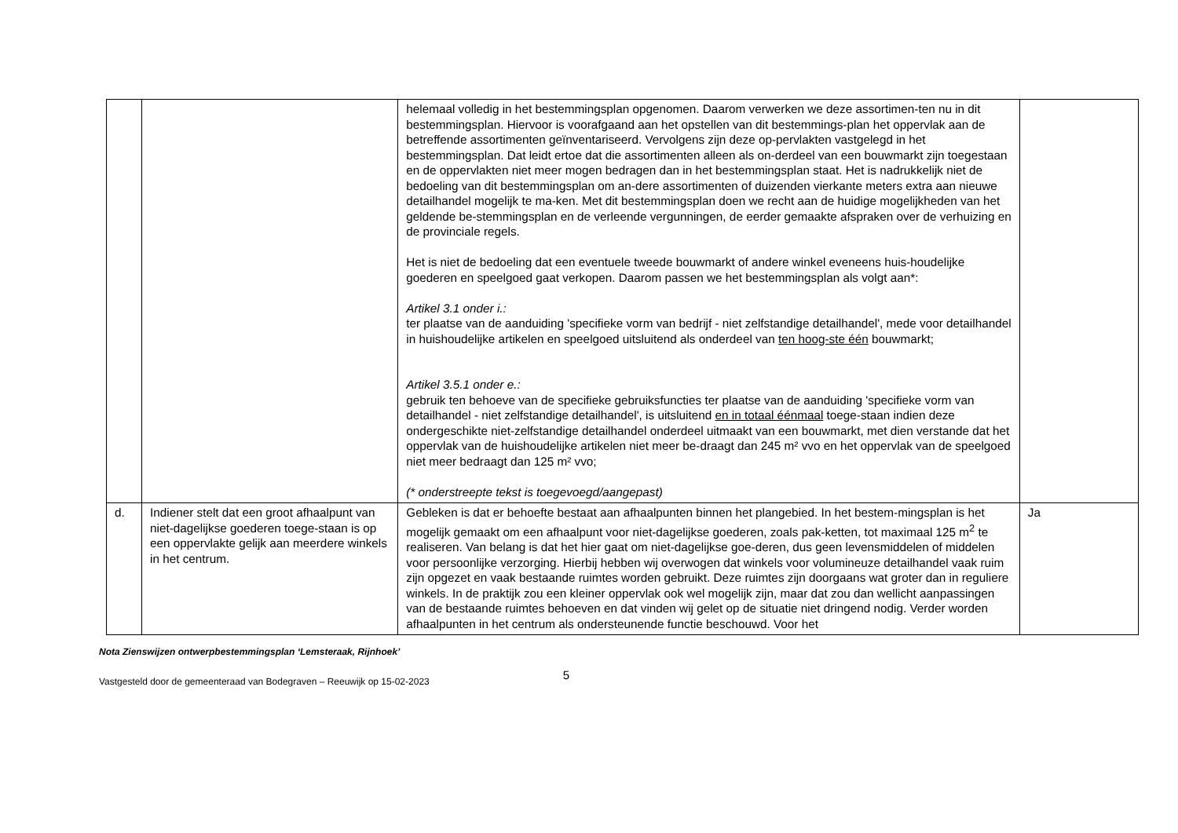| | | helemaal volledig in het bestemmingsplan opgenomen. Daarom verwerken we deze assortimen-ten nu in dit bestemmingsplan. Hiervoor is voorafgaand aan het opstellen van dit bestemmings-plan het oppervlak aan de betreffende assortimenten geïnventariseerd. Vervolgens zijn deze op-pervlakten vastgelegd in het bestemmingsplan. Dat leidt ertoe dat die assortimenten alleen als on-derdeel van een bouwmarkt zijn toegestaan en de oppervlakten niet meer mogen bedragen dan in het bestemmingsplan staat. Het is nadrukkelijk niet de bedoeling van dit bestemmingsplan om an-dere assortimenten of duizenden vierkante meters extra aan nieuwe detailhandel mogelijk te ma-ken. Met dit bestemmingsplan doen we recht aan de huidige mogelijkheden van het geldende be-stemmingsplan en de verleende vergunningen, de eerder gemaakte afspraken over de verhuizing en de provinciale regels. Het is niet de bedoeling dat een eventuele tweede bouwmarkt of andere winkel eveneens huis-houdelijke goederen en speelgoed gaat verkopen. Daarom passen we het bestemmingsplan als volgt aan*: Artikel 3.1 onder i.: ter plaatse van de aanduiding 'specifieke vorm van bedrijf - niet zelfstandige detailhandel', mede voor detailhandel in huishoudelijke artikelen en speelgoed uitsluitend als onderdeel van ten hoog-ste één bouwmarkt; Artikel 3.5.1 onder e.: gebruik ten behoeve van de specifieke gebruiksfuncties ter plaatse van de aanduiding 'specifieke vorm van detailhandel - niet zelfstandige detailhandel', is uitsluitend en in totaal éénmaal toege-staan indien deze ondergeschikte niet-zelfstandige detailhandel onderdeel uitmaakt van een bouwmarkt, met dien verstande dat het oppervlak van de huishoudelijke artikelen niet meer be-draagt dan 245 m² vvo en het oppervlak van de speelgoed niet meer bedraagt dan 125 m² vvo; (* onderstreepte tekst is toegevoegd/aangepast) | |
| d. | Indiener stelt dat een groot afhaalpunt van niet-dagelijkse goederen toege-staan is op een oppervlakte gelijk aan meerdere winkels in het centrum. | Gebleken is dat er behoefte bestaat aan afhaalpunten binnen het plangebied. In het bestem-mingsplan is het mogelijk gemaakt om een afhaalpunt voor niet-dagelijkse goederen, zoals pak-ketten, tot maximaal 125 m<sup>2</sup> te realiseren. Van belang is dat het hier gaat om niet-dagelijkse goe-deren, dus geen levensmiddelen of middelen voor persoonlijke verzorging. Hierbij hebben wij overwogen dat winkels voor volumineuze detailhandel vaak ruim zijn opgezet en vaak bestaande ruimtes worden gebruikt. Deze ruimtes zijn doorgaans wat groter dan in reguliere winkels. In de praktijk zou een kleiner oppervlak ook wel mogelijk zijn, maar dat zou dan wellicht aanpassingen van de bestaande ruimtes behoeven en dat vinden wij gelet op de situatie niet dringend nodig. Verder worden afhaalpunten in het centrum als ondersteunende functie beschouwd. Voor het | Ja |
Nota Zienswijzen ontwerpbestemmingsplan ‘Lemsteraak, Rijnhoek’
Vastgesteld door de gemeenteraad van Bodegraven – Reeuwijk op 15-02-2023 5